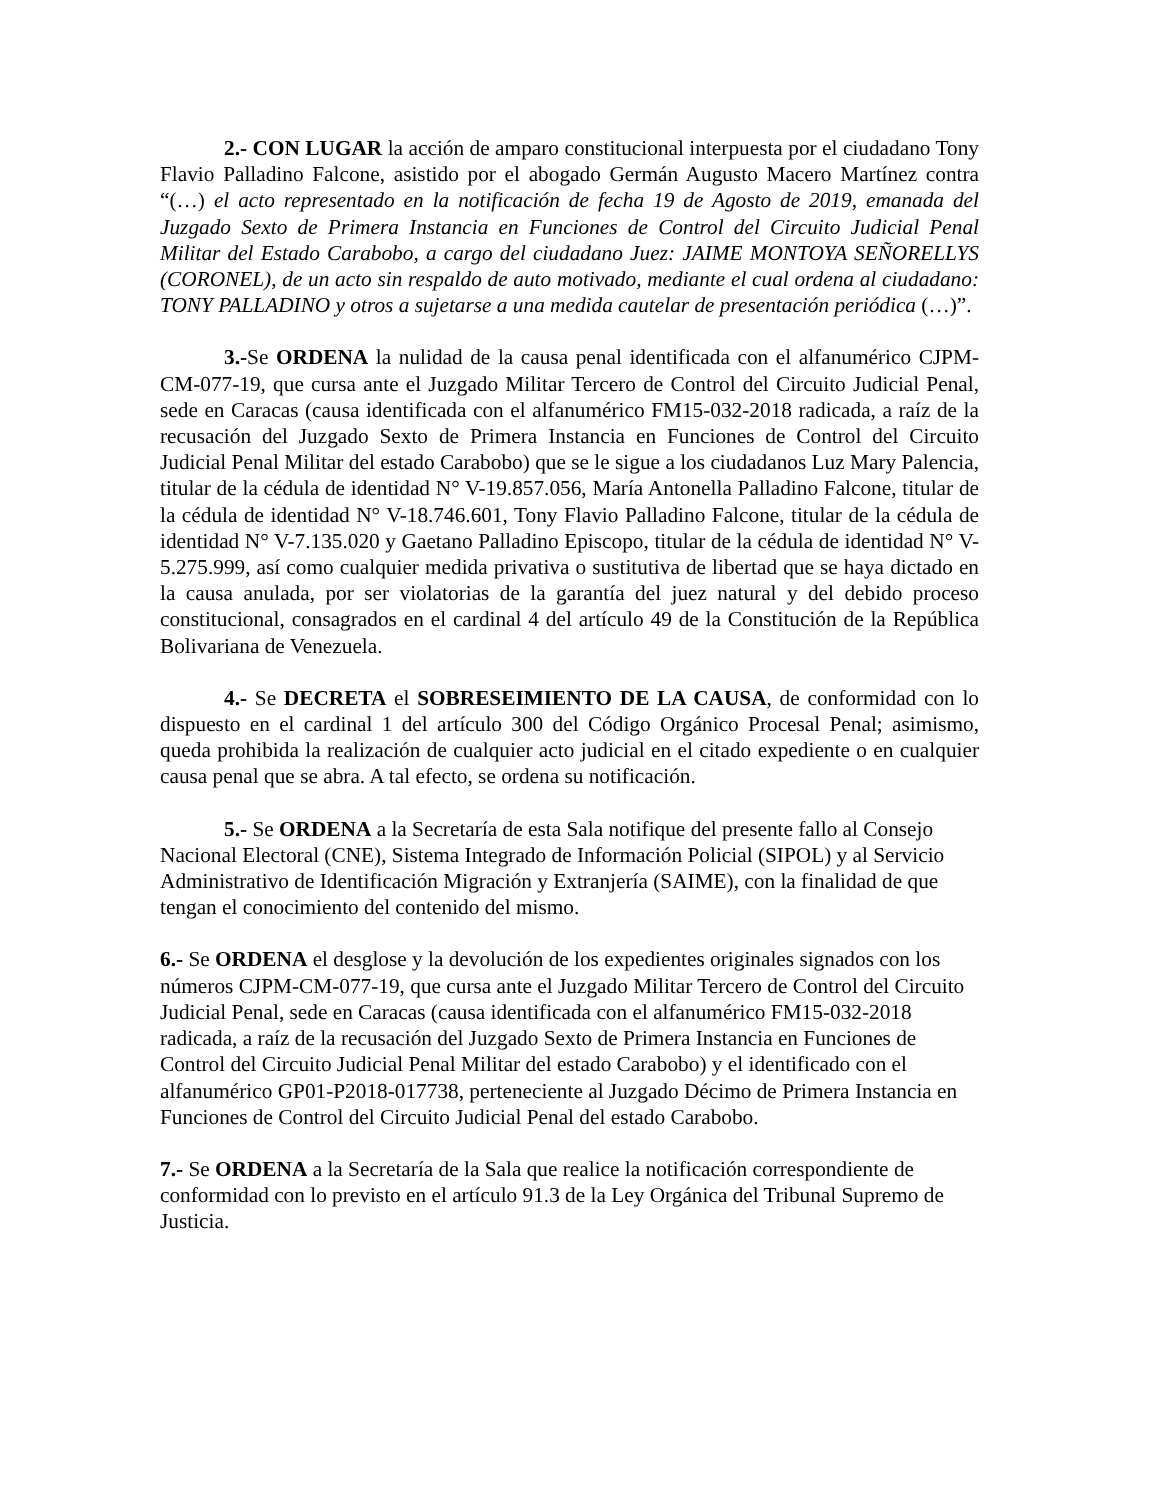2.- CON LUGAR la acción de amparo constitucional interpuesta por el ciudadano Tony Flavio Palladino Falcone, asistido por el abogado Germán Augusto Macero Martínez contra “(…) el acto representado en la notificación de fecha 19 de Agosto de 2019, emanada del Juzgado Sexto de Primera Instancia en Funciones de Control del Circuito Judicial Penal Militar del Estado Carabobo, a cargo del ciudadano Juez: JAIME MONTOYA SEÑORELLYS (CORONEL), de un acto sin respaldo de auto motivado, mediante el cual ordena al ciudadano: TONY PALLADINO y otros a sujetarse a una medida cautelar de presentación periódica (…)”.
3.-Se ORDENA la nulidad de la causa penal identificada con el alfanumérico CJPM-CM-077-19, que cursa ante el Juzgado Militar Tercero de Control del Circuito Judicial Penal, sede en Caracas (causa identificada con el alfanumérico FM15-032-2018 radicada, a raíz de la recusación del Juzgado Sexto de Primera Instancia en Funciones de Control del Circuito Judicial Penal Militar del estado Carabobo) que se le sigue a los ciudadanos Luz Mary Palencia, titular de la cédula de identidad N° V-19.857.056, María Antonella Palladino Falcone, titular de la cédula de identidad N° V-18.746.601, Tony Flavio Palladino Falcone, titular de la cédula de identidad N° V-7.135.020 y Gaetano Palladino Episcopo, titular de la cédula de identidad N° V-5.275.999, así como cualquier medida privativa o sustitutiva de libertad que se haya dictado en la causa anulada, por ser violatorias de la garantía del juez natural y del debido proceso constitucional, consagrados en el cardinal 4 del artículo 49 de la Constitución de la República Bolivariana de Venezuela.
4.- Se DECRETA el SOBRESEIMIENTO DE LA CAUSA, de conformidad con lo dispuesto en el cardinal 1 del artículo 300 del Código Orgánico Procesal Penal; asimismo, queda prohibida la realización de cualquier acto judicial en el citado expediente o en cualquier causa penal que se abra. A tal efecto, se ordena su notificación.
5.- Se ORDENA a la Secretaría de esta Sala notifique del presente fallo al Consejo Nacional Electoral (CNE), Sistema Integrado de Información Policial (SIPOL) y al Servicio Administrativo de Identificación Migración y Extranjería (SAIME), con la finalidad de que tengan el conocimiento del contenido del mismo.
6.- Se ORDENA el desglose y la devolución de los expedientes originales signados con los números CJPM-CM-077-19, que cursa ante el Juzgado Militar Tercero de Control del Circuito Judicial Penal, sede en Caracas (causa identificada con el alfanumérico FM15-032-2018 radicada, a raíz de la recusación del Juzgado Sexto de Primera Instancia en Funciones de Control del Circuito Judicial Penal Militar del estado Carabobo) y el identificado con el alfanumérico GP01-P2018-017738, perteneciente al Juzgado Décimo de Primera Instancia en Funciones de Control del Circuito Judicial Penal del estado Carabobo.
7.- Se ORDENA a la Secretaría de la Sala que realice la notificación correspondiente de conformidad con lo previsto en el artículo 91.3 de la Ley Orgánica del Tribunal Supremo de Justicia.